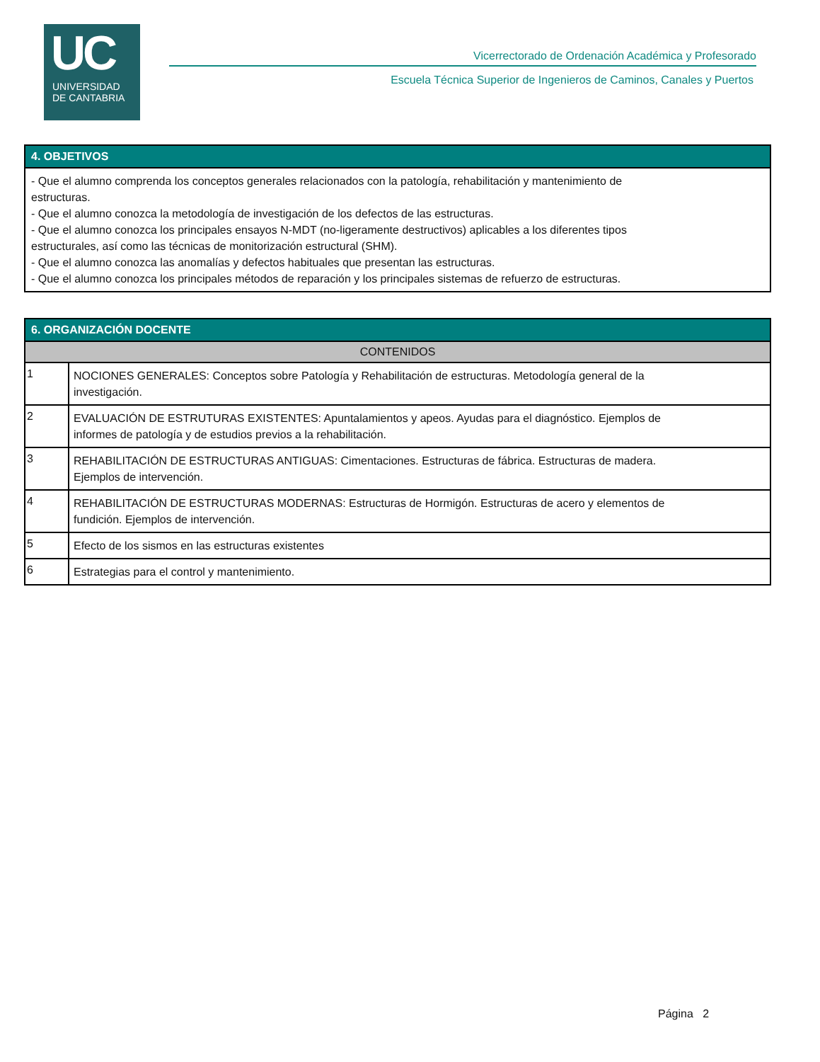UC
UNIVERSIDAD
DE CANTABRIA
Vicerrectorado de Ordenación Académica y Profesorado
Escuela Técnica Superior de Ingenieros de Caminos, Canales y Puertos
| 4. OBJETIVOS |
| --- |
| - Que el alumno comprenda los conceptos generales relacionados con la patología, rehabilitación y mantenimiento de estructuras. - Que el alumno conozca la metodología de investigación de los defectos de las estructuras. - Que el alumno conozca los principales ensayos N-MDT (no-ligeramente destructivos) aplicables a los diferentes tipos estructurales, así como las técnicas de monitorización estructural (SHM). - Que el alumno conozca las anomalías y defectos habituales que presentan las estructuras. - Que el alumno conozca los principales métodos de reparación y los principales sistemas de refuerzo de estructuras. |
| 6. ORGANIZACIÓN DOCENTE | |
| --- | --- |
| CONTENIDOS | |
| 1 | NOCIONES GENERALES: Conceptos sobre Patología y Rehabilitación de estructuras. Metodología general de la investigación. |
| 2 | EVALUACIÓN DE ESTRUTURAS EXISTENTES: Apuntalamientos y apeos. Ayudas para el diagnóstico. Ejemplos de informes de patología y de estudios previos a la rehabilitación. |
| 3 | REHABILITACIÓN DE ESTRUCTURAS ANTIGUAS: Cimentaciones. Estructuras de fábrica. Estructuras de madera. Ejemplos de intervención. |
| 4 | REHABILITACIÓN DE ESTRUCTURAS MODERNAS: Estructuras de Hormigón. Estructuras de acero y elementos de fundición. Ejemplos de intervención. |
| 5 | Efecto de los sismos en las estructuras existentes |
| 6 | Estrategias para el control y mantenimiento. |
Página 2